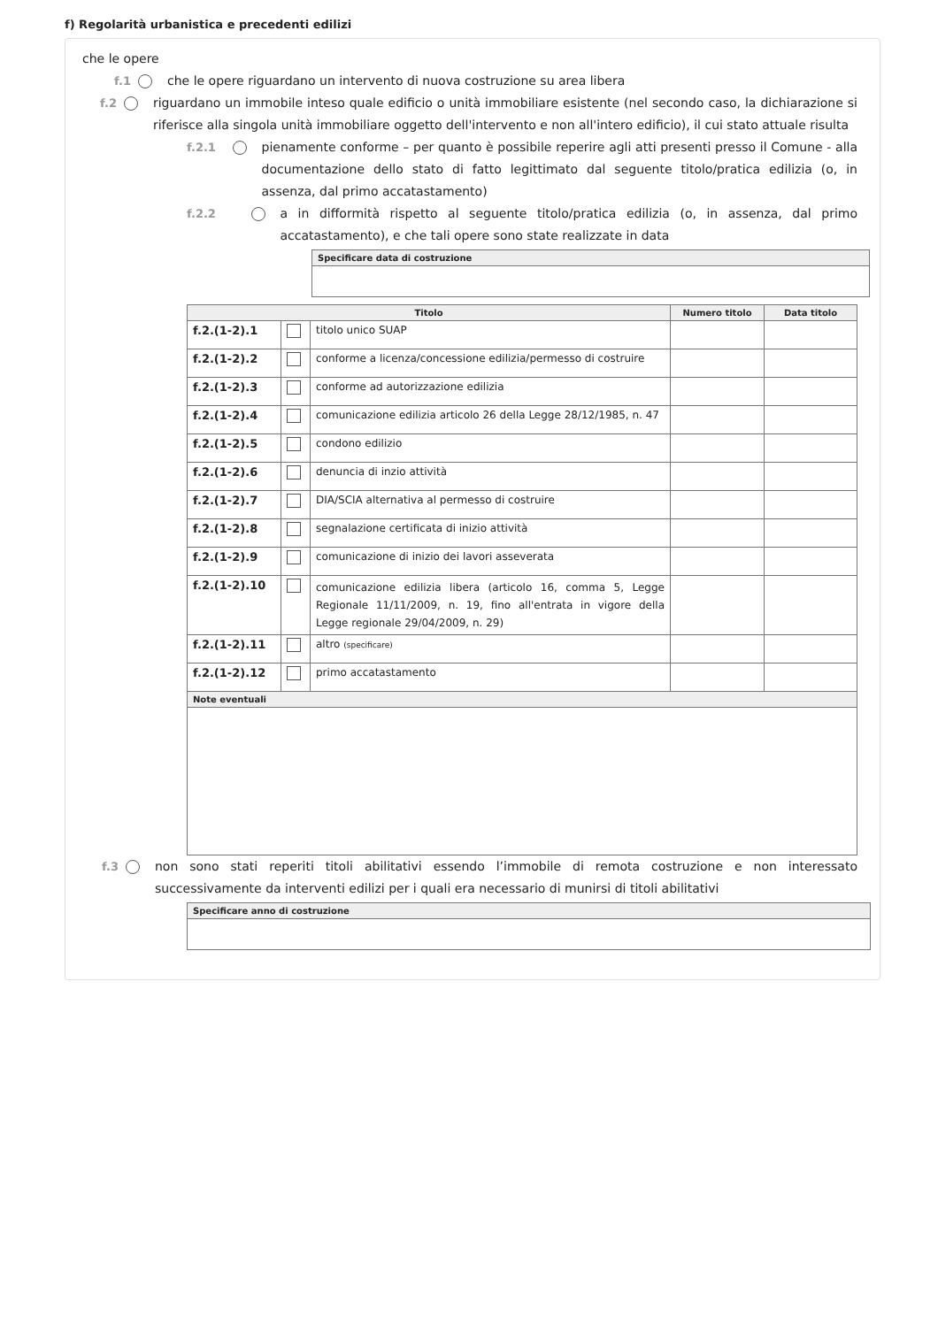f) Regolarità urbanistica e precedenti edilizi
che le opere
f.1 che le opere riguardano un intervento di nuova costruzione su area libera
f.2 riguardano un immobile inteso quale edificio o unità immobiliare esistente (nel secondo caso, la dichiarazione si riferisce alla singola unità immobiliare oggetto dell'intervento e non all'intero edificio), il cui stato attuale risulta
f.2.1 pienamente conforme – per quanto è possibile reperire agli atti presenti presso il Comune - alla documentazione dello stato di fatto legittimato dal seguente titolo/pratica edilizia (o, in assenza, dal primo accatastamento)
f.2.2 a in difformità rispetto al seguente titolo/pratica edilizia (o, in assenza, dal primo accatastamento), e che tali opere sono state realizzate in data
| Specificare data di costruzione |
| --- |
| Titolo | | | Numero titolo | Data titolo |
| --- | --- | --- | --- | --- |
| f.2.(1-2).1 | | titolo unico SUAP | | |
| f.2.(1-2).2 | | conforme a licenza/concessione edilizia/permesso di costruire | | |
| f.2.(1-2).3 | | conforme ad autorizzazione edilizia | | |
| f.2.(1-2).4 | | comunicazione edilizia articolo 26 della Legge 28/12/1985, n. 47 | | |
| f.2.(1-2).5 | | condono edilizio | | |
| f.2.(1-2).6 | | denuncia di inzio attività | | |
| f.2.(1-2).7 | | DIA/SCIA alternativa al permesso di costruire | | |
| f.2.(1-2).8 | | segnalazione certificata di inizio attività | | |
| f.2.(1-2).9 | | comunicazione di inizio dei lavori asseverata | | |
| f.2.(1-2).10 | | comunicazione edilizia libera (articolo 16, comma 5, Legge Regionale 11/11/2009, n. 19, fino all'entrata in vigore della Legge regionale 29/04/2009, n. 29) | | |
| f.2.(1-2).11 | | altro (specificare) | | |
| f.2.(1-2).12 | | primo accatastamento | | |
| Note eventuali | | | | |
f.3 non sono stati reperiti titoli abilitativi essendo l’immobile di remota costruzione e non interessato successivamente da interventi edilizi per i quali era necessario di munirsi di titoli abilitativi
| Specificare anno di costruzione |
| --- |